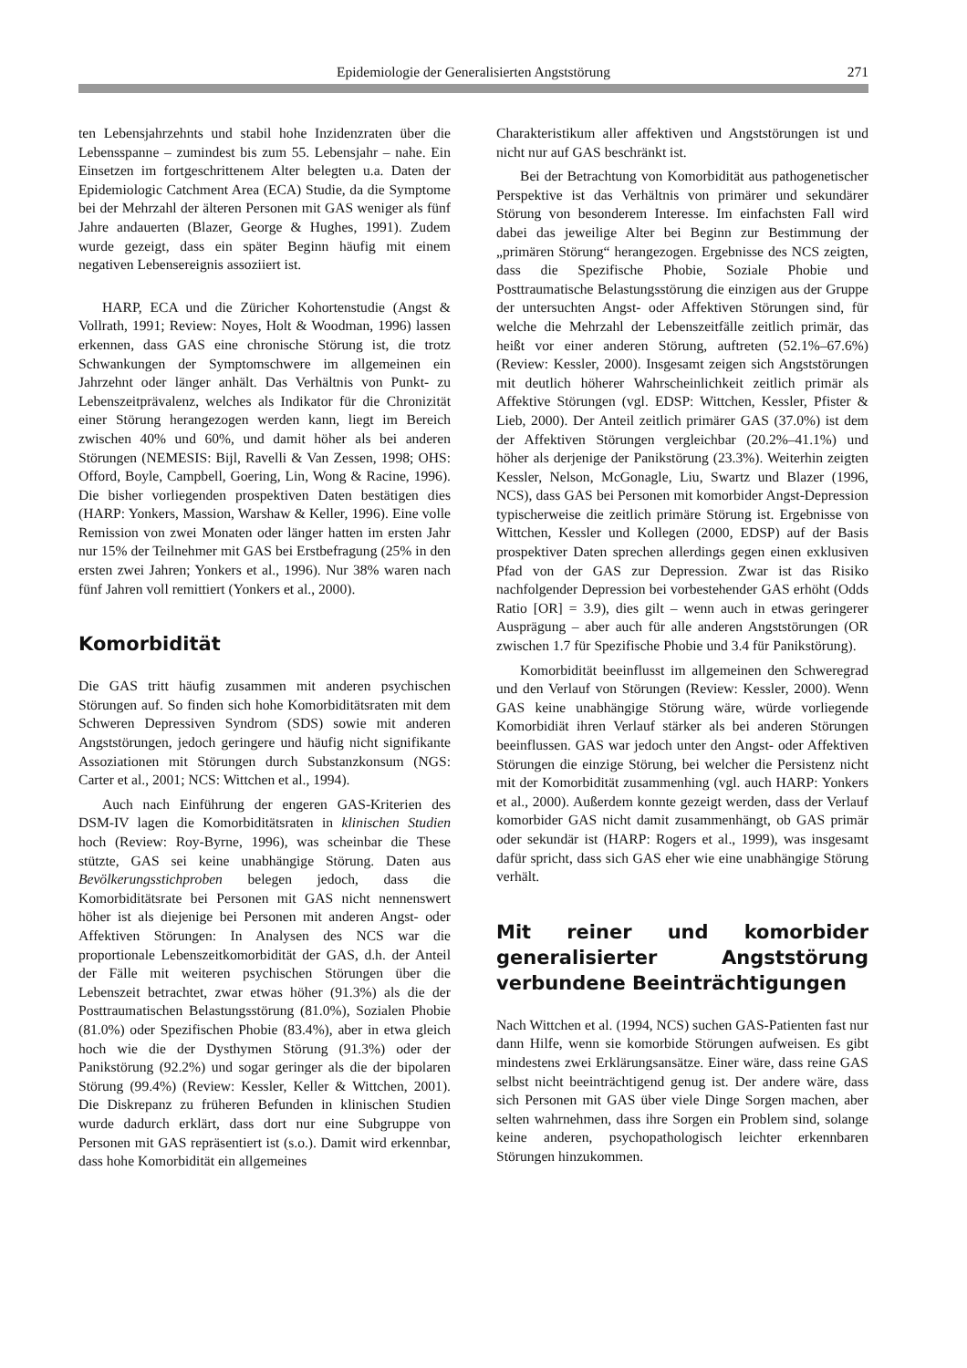Epidemiologie der Generalisierten Angststörung
271
ten Lebensjahrzehnts und stabil hohe Inzidenzraten über die Lebensspanne – zumindest bis zum 55. Lebensjahr – nahe. Ein Einsetzen im fortgeschrittenem Alter belegten u.a. Daten der Epidemiologic Catchment Area (ECA) Studie, da die Symptome bei der Mehrzahl der älteren Personen mit GAS weniger als fünf Jahre andauerten (Blazer, George & Hughes, 1991). Zudem wurde gezeigt, dass ein später Beginn häufig mit einem negativen Lebensereignis assoziiert ist.
HARP, ECA und die Züricher Kohortenstudie (Angst & Vollrath, 1991; Review: Noyes, Holt & Woodman, 1996) lassen erkennen, dass GAS eine chronische Störung ist, die trotz Schwankungen der Symptomschwere im allgemeinen ein Jahrzehnt oder länger anhält. Das Verhältnis von Punkt- zu Lebenszeitprävalenz, welches als Indikator für die Chronizität einer Störung herangezogen werden kann, liegt im Bereich zwischen 40% und 60%, und damit höher als bei anderen Störungen (NEMESIS: Bijl, Ravelli & Van Zessen, 1998; OHS: Offord, Boyle, Campbell, Goering, Lin, Wong & Racine, 1996). Die bisher vorliegenden prospektiven Daten bestätigen dies (HARP: Yonkers, Massion, Warshaw & Keller, 1996). Eine volle Remission von zwei Monaten oder länger hatten im ersten Jahr nur 15% der Teilnehmer mit GAS bei Erstbefragung (25% in den ersten zwei Jahren; Yonkers et al., 1996). Nur 38% waren nach fünf Jahren voll remittiert (Yonkers et al., 2000).
Komorbidität
Die GAS tritt häufig zusammen mit anderen psychischen Störungen auf. So finden sich hohe Komorbiditätsraten mit dem Schweren Depressiven Syndrom (SDS) sowie mit anderen Angststörungen, jedoch geringere und häufig nicht signifikante Assoziationen mit Störungen durch Substanzkonsum (NGS: Carter et al., 2001; NCS: Wittchen et al., 1994).
Auch nach Einführung der engeren GAS-Kriterien des DSM-IV lagen die Komorbiditätsraten in klinischen Studien hoch (Review: Roy-Byrne, 1996), was scheinbar die These stützte, GAS sei keine unabhängige Störung. Daten aus Bevölkerungsstichproben belegen jedoch, dass die Komorbiditätsrate bei Personen mit GAS nicht nennenswert höher ist als diejenige bei Personen mit anderen Angst- oder Affektiven Störungen: In Analysen des NCS war die proportionale Lebenszeitkomorbidität der GAS, d.h. der Anteil der Fälle mit weiteren psychischen Störungen über die Lebenszeit betrachtet, zwar etwas höher (91.3%) als die der Posttraumatischen Belastungsstörung (81.0%), Sozialen Phobie (81.0%) oder Spezifischen Phobie (83.4%), aber in etwa gleich hoch wie die der Dysthymen Störung (91.3%) oder der Panikstörung (92.2%) und sogar geringer als die der bipolaren Störung (99.4%) (Review: Kessler, Keller & Wittchen, 2001). Die Diskrepanz zu früheren Befunden in klinischen Studien wurde dadurch erklärt, dass dort nur eine Subgruppe von Personen mit GAS repräsentiert ist (s.o.). Damit wird erkennbar, dass hohe Komorbidität ein allgemeines
Charakteristikum aller affektiven und Angststörungen ist und nicht nur auf GAS beschränkt ist.
Bei der Betrachtung von Komorbidität aus pathogenetischer Perspektive ist das Verhältnis von primärer und sekundärer Störung von besonderem Interesse. Im einfachsten Fall wird dabei das jeweilige Alter bei Beginn zur Bestimmung der „primären Störung“ herangezogen. Ergebnisse des NCS zeigten, dass die Spezifische Phobie, Soziale Phobie und Posttraumatische Belastungsstörung die einzigen aus der Gruppe der untersuchten Angst- oder Affektiven Störungen sind, für welche die Mehrzahl der Lebenszeitfälle zeitlich primär, das heißt vor einer anderen Störung, auftreten (52.1%–67.6%) (Review: Kessler, 2000). Insgesamt zeigen sich Angststörungen mit deutlich höherer Wahrscheinlichkeit zeitlich primär als Affektive Störungen (vgl. EDSP: Wittchen, Kessler, Pfister & Lieb, 2000). Der Anteil zeitlich primärer GAS (37.0%) ist dem der Affektiven Störungen vergleichbar (20.2%–41.1%) und höher als derjenige der Panikstörung (23.3%). Weiterhin zeigten Kessler, Nelson, McGonagle, Liu, Swartz und Blazer (1996, NCS), dass GAS bei Personen mit komorbider Angst-Depression typischerweise die zeitlich primäre Störung ist. Ergebnisse von Wittchen, Kessler und Kollegen (2000, EDSP) auf der Basis prospektiver Daten sprechen allerdings gegen einen exklusiven Pfad von der GAS zur Depression. Zwar ist das Risiko nachfolgender Depression bei vorbestehender GAS erhöht (Odds Ratio [OR] = 3.9), dies gilt – wenn auch in etwas geringerer Ausprägung – aber auch für alle anderen Angststörungen (OR zwischen 1.7 für Spezifische Phobie und 3.4 für Panikstörung).
Komorbidität beeinflusst im allgemeinen den Schweregrad und den Verlauf von Störungen (Review: Kessler, 2000). Wenn GAS keine unabhängige Störung wäre, würde vorliegende Komorbidiät ihren Verlauf stärker als bei anderen Störungen beeinflussen. GAS war jedoch unter den Angst- oder Affektiven Störungen die einzige Störung, bei welcher die Persistenz nicht mit der Komorbidität zusammenhing (vgl. auch HARP: Yonkers et al., 2000). Außerdem konnte gezeigt werden, dass der Verlauf komorbider GAS nicht damit zusammenhängt, ob GAS primär oder sekundär ist (HARP: Rogers et al., 1999), was insgesamt dafür spricht, dass sich GAS eher wie eine unabhängige Störung verhält.
Mit reiner und komorbider generalisierter Angststörung verbundene Beeinträchtigungen
Nach Wittchen et al. (1994, NCS) suchen GAS-Patienten fast nur dann Hilfe, wenn sie komorbide Störungen aufweisen. Es gibt mindestens zwei Erklärungsansätze. Einer wäre, dass reine GAS selbst nicht beeinträchtigend genug ist. Der andere wäre, dass sich Personen mit GAS über viele Dinge Sorgen machen, aber selten wahrnehmen, dass ihre Sorgen ein Problem sind, solange keine anderen, psychopathologisch leichter erkennbaren Störungen hinzukommen.